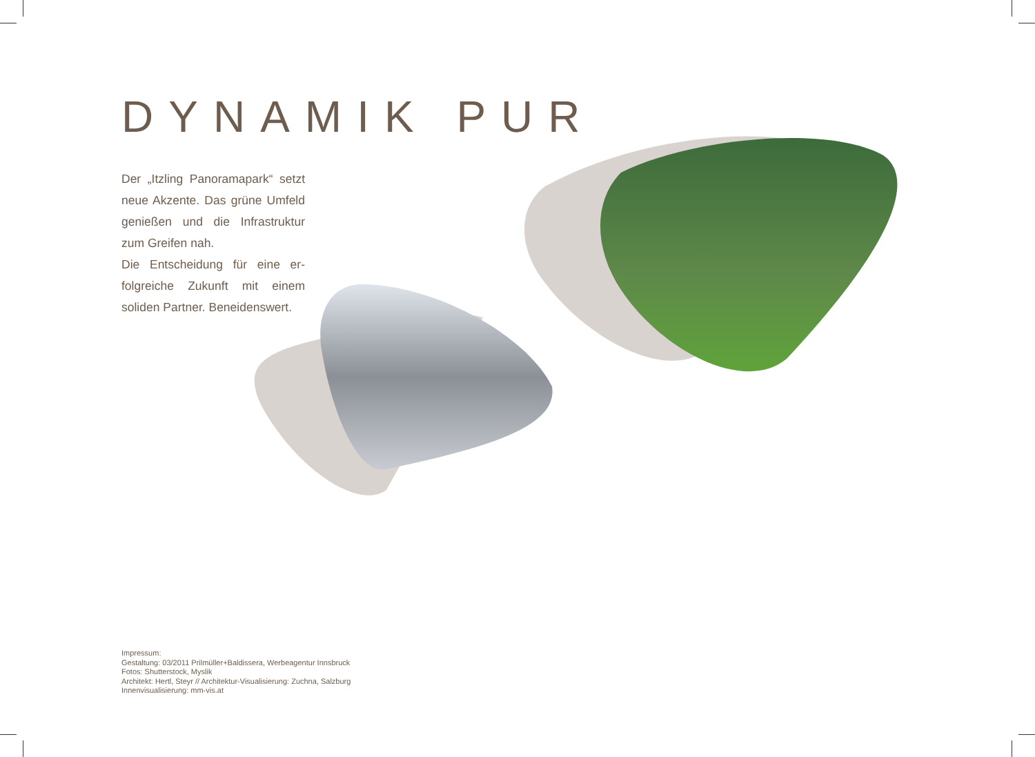DYNAMIK PUR
Der „Itzling Panoramapark“ setzt neue Akzente. Das grüne Umfeld genießen und die Infrastruktur zum Greifen nah.
Die Entscheidung für eine er­folgreiche Zukunft mit einem soliden Partner. Beneidenswert.
Impressum:
Gestaltung: 03/2011 Prilmüller+Baldissera, Werbeagentur Innsbruck
Fotos: Shutterstock, Myslik
Architekt: Hertl, Steyr // Architektur-Visualisierung: Zuchna, Salzburg
Innenvisualisierung: mm-vis.at